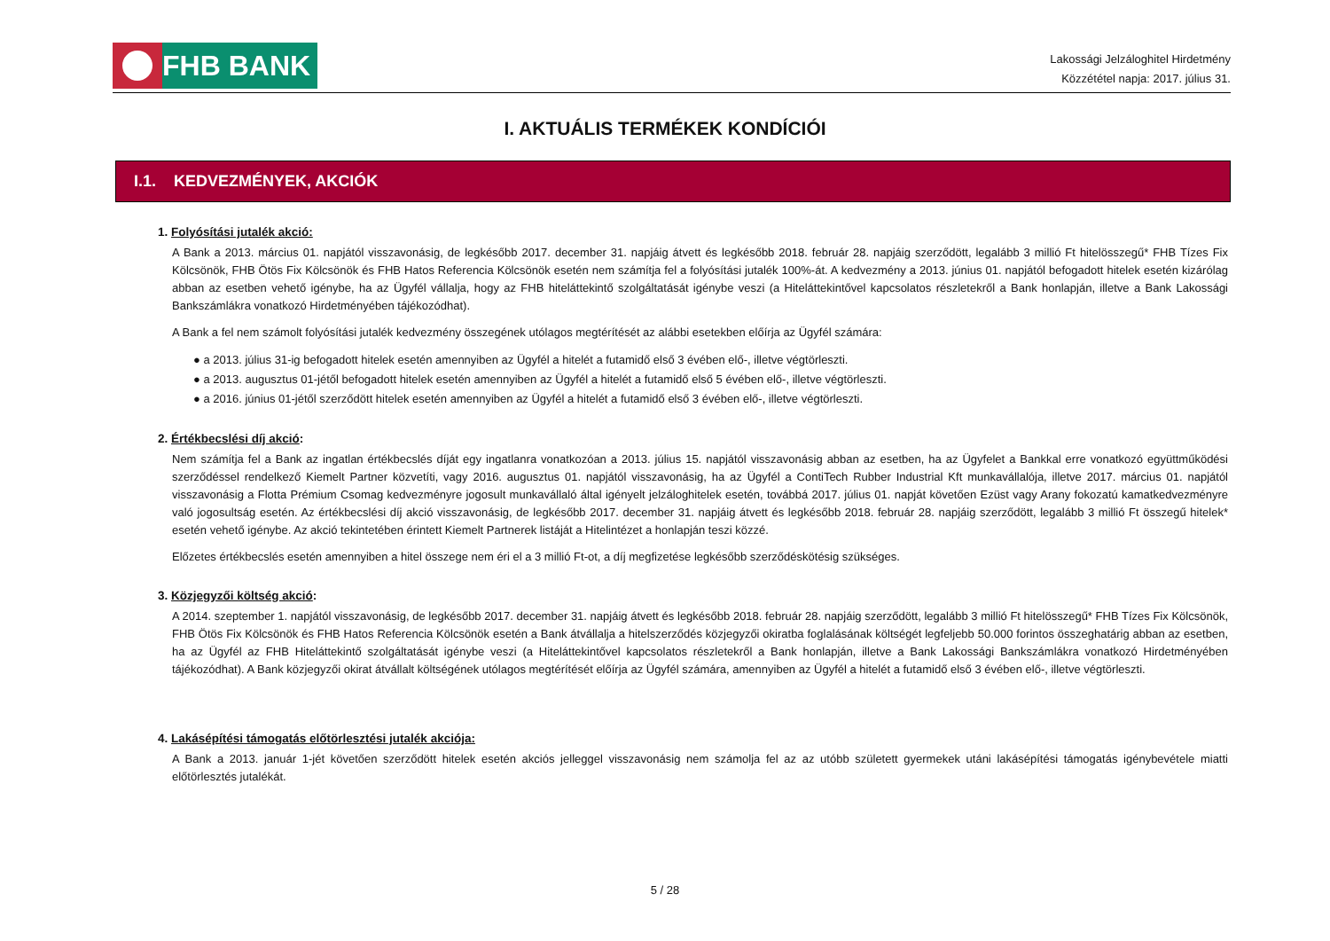FHB BANK
Lakossági Jelzáloghitel Hirdetmény
Közzététel napja: 2017. július 31.
I. AKTUÁLIS TERMÉKEK KONDÍCIÓI
I.1. KEDVEZMÉNYEK, AKCIÓK
1. Folyósítási jutalék akció:
A Bank a 2013. március 01. napjától visszavonásig, de legkésőbb 2017. december 31. napjáig átvett és legkésőbb 2018. február 28. napjáig szerződött, legalább 3 millió Ft hitelösszegű* FHB Tízes Fix Kölcsönök, FHB Ötös Fix Kölcsönök és FHB Hatos Referencia Kölcsönök esetén nem számítja fel a folyósítási jutalék 100%-át. A kedvezmény a 2013. június 01. napjától befogadott hitelek esetén kizárólag abban az esetben vehető igénybe, ha az Ügyfél vállalja, hogy az FHB hiteláttekintő szolgáltatását igénybe veszi (a Hiteláttekintővel kapcsolatos részletekről a Bank honlapján, illetve a Bank Lakossági Bankszámlákra vonatkozó Hirdetményében tájékozódhat).
A Bank a fel nem számolt folyósítási jutalék kedvezmény összegének utólagos megtérítését az alábbi esetekben előírja az Ügyfél számára:
● a 2013. július 31-ig befogadott hitelek esetén amennyiben az Ügyfél a hitelét a futamidő első 3 évében elő-, illetve végtörleszti.
● a 2013. augusztus 01-jétől befogadott hitelek esetén amennyiben az Ügyfél a hitelét a futamidő első 5 évében elő-, illetve végtörleszti.
● a 2016. június 01-jétől szerződött hitelek esetén amennyiben az Ügyfél a hitelét a futamidő első 3 évében elő-, illetve végtörleszti.
2. Értékbecslési díj akció:
Nem számítja fel a Bank az ingatlan értékbecslés díját egy ingatlanra vonatkozóan a 2013. július 15. napjától visszavonásig abban az esetben, ha az Ügyfelet a Bankkal erre vonatkozó együttműködési szerződéssel rendelkező Kiemelt Partner közvetíti, vagy 2016. augusztus 01. napjától visszavonásig, ha az Ügyfél a ContiTech Rubber Industrial Kft munkavállalója, illetve 2017. március 01. napjától visszavonásig a Flotta Prémium Csomag kedvezményre jogosult munkavállaló által igényelt jelzáloghitelek esetén, továbbá 2017. július 01. napját követően Ezüst vagy Arany fokozatú kamatkedvezményre való jogosultság esetén. Az értékbecslési díj akció visszavonásig, de legkésőbb 2017. december 31. napjáig átvett és legkésőbb 2018. február 28. napjáig szerződött, legalább 3 millió Ft összegű hitelek* esetén vehető igénybe. Az akció tekintetében érintett Kiemelt Partnerek listáját a Hitelintézet a honlapján teszi közzé.
Előzetes értékbecslés esetén amennyiben a hitel összege nem éri el a 3 millió Ft-ot, a díj megfizetése legkésőbb szerződéskötésig szükséges.
3. Közjegyzői költség akció:
A 2014. szeptember 1. napjától visszavonásig, de legkésőbb 2017. december 31. napjáig átvett és legkésőbb 2018. február 28. napjáig szerződött, legalább 3 millió Ft hitelösszegű* FHB Tízes Fix Kölcsönök, FHB Ötös Fix Kölcsönök és FHB Hatos Referencia Kölcsönök esetén a Bank átvállalja a hitelszerződés közjegyzői okiratba foglalásának költségét legfeljebb 50.000 forintos összeghatárig abban az esetben, ha az Ügyfél az FHB Hiteláttekintő szolgáltatását igénybe veszi (a Hiteláttekintővel kapcsolatos részletekről a Bank honlapján, illetve a Bank Lakossági Bankszámlákra vonatkozó Hirdetményében tájékozódhat). A Bank közjegyzői okirat átvállalt költségének utólagos megtérítését előírja az Ügyfél számára, amennyiben az Ügyfél a hitelét a futamidő első 3 évében elő-, illetve végtörleszti.
4. Lakásépítési támogatás előtörlesztési jutalék akciója:
A Bank a 2013. január 1-jét követően szerződött hitelek esetén akciós jelleggel visszavonásig nem számolja fel az az utóbb született gyermekek utáni lakásépítési támogatás igénybevétele miatti előtörlesztés jutalékát.
5 / 28